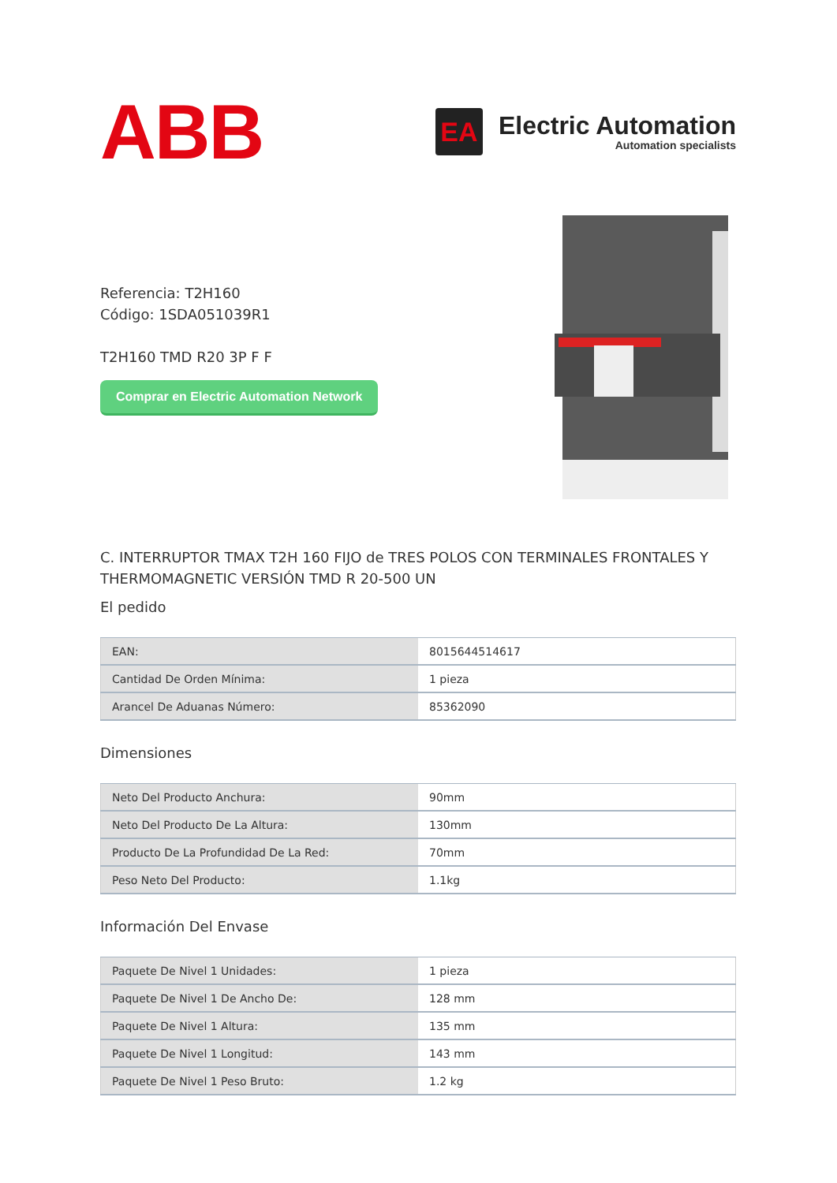ABB
EA
Electric Automation
Automation specialists
Referencia: T2H160
Código: 1SDA051039R1
T2H160 TMD R20 3P F F
Comprar en Electric Automation Network
C. INTERRUPTOR TMAX T2H 160 FIJO de TRES POLOS CON TERMINALES FRONTALES Y THERMOMAGNETIC VERSIÓN TMD R 20-500 UN
El pedido
| EAN: | 8015644514617 |
| Cantidad De Orden Mínima: | 1 pieza |
| Arancel De Aduanas Número: | 85362090 |
Dimensiones
| Neto Del Producto Anchura: | 90mm |
| Neto Del Producto De La Altura: | 130mm |
| Producto De La Profundidad De La Red: | 70mm |
| Peso Neto Del Producto: | 1.1kg |
Información Del Envase
| Paquete De Nivel 1 Unidades: | 1 pieza |
| Paquete De Nivel 1 De Ancho De: | 128 mm |
| Paquete De Nivel 1 Altura: | 135 mm |
| Paquete De Nivel 1 Longitud: | 143 mm |
| Paquete De Nivel 1 Peso Bruto: | 1.2 kg |